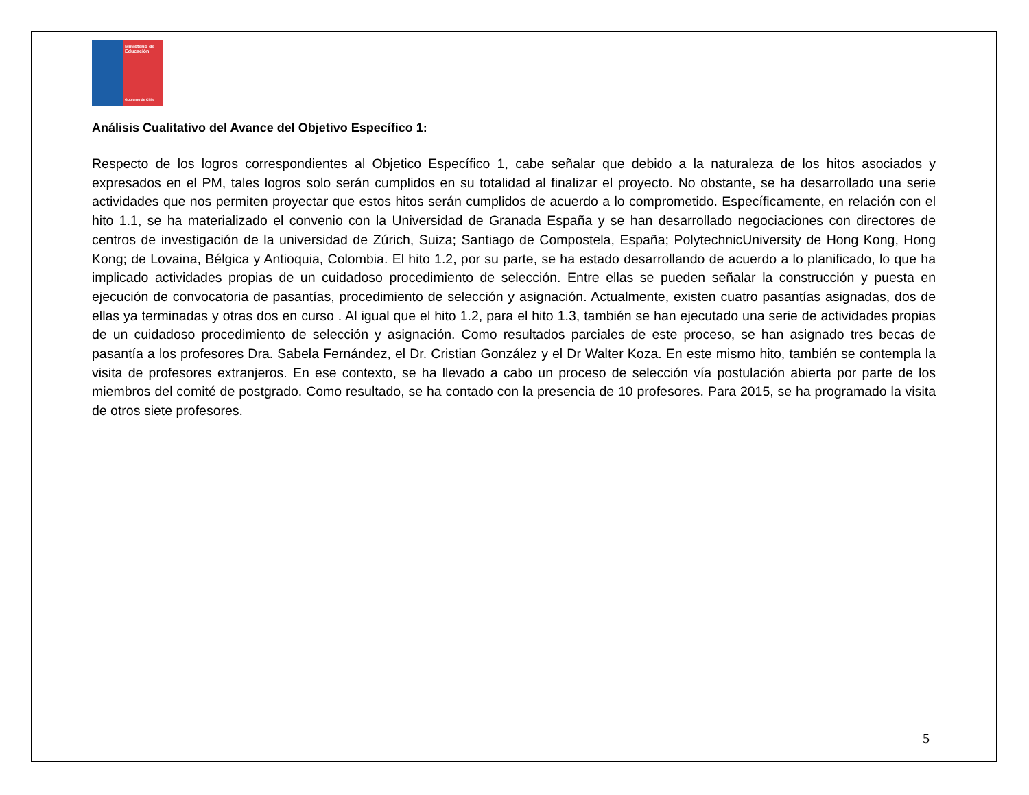Ministerio de Educación
Gobierno de Chile
Análisis Cualitativo del Avance del Objetivo Específico 1:
Respecto de los logros correspondientes al Objetico Específico 1, cabe señalar que debido a la naturaleza de los hitos asociados y expresados en el PM, tales logros solo serán cumplidos en su totalidad al finalizar el proyecto. No obstante, se ha desarrollado una serie actividades que nos permiten proyectar que estos hitos serán cumplidos de acuerdo a lo comprometido. Específicamente, en relación con el hito 1.1, se ha materializado el convenio con la Universidad de Granada España y se han desarrollado negociaciones con directores de centros de investigación de la universidad de Zúrich, Suiza; Santiago de Compostela, España; PolytechnicUniversity de Hong Kong, Hong Kong; de Lovaina, Bélgica y Antioquia, Colombia. El hito 1.2, por su parte, se ha estado desarrollando de acuerdo a lo planificado, lo que ha implicado actividades propias de un cuidadoso procedimiento de selección. Entre ellas se pueden señalar la construcción y puesta en ejecución de convocatoria de pasantías, procedimiento de selección y asignación. Actualmente, existen cuatro pasantías asignadas, dos de ellas ya terminadas y otras dos en curso . Al igual que el hito 1.2, para el hito 1.3, también se han ejecutado una serie de actividades propias de un cuidadoso procedimiento de selección y asignación. Como resultados parciales de este proceso, se han asignado tres becas de pasantía a los profesores Dra. Sabela Fernández, el Dr. Cristian González y el Dr Walter Koza. En este mismo hito, también se contempla la visita de profesores extranjeros. En ese contexto, se ha llevado a cabo un proceso de selección vía postulación abierta por parte de los miembros del comité de postgrado. Como resultado, se ha contado con la presencia de 10 profesores. Para 2015, se ha programado la visita de otros siete profesores.
5